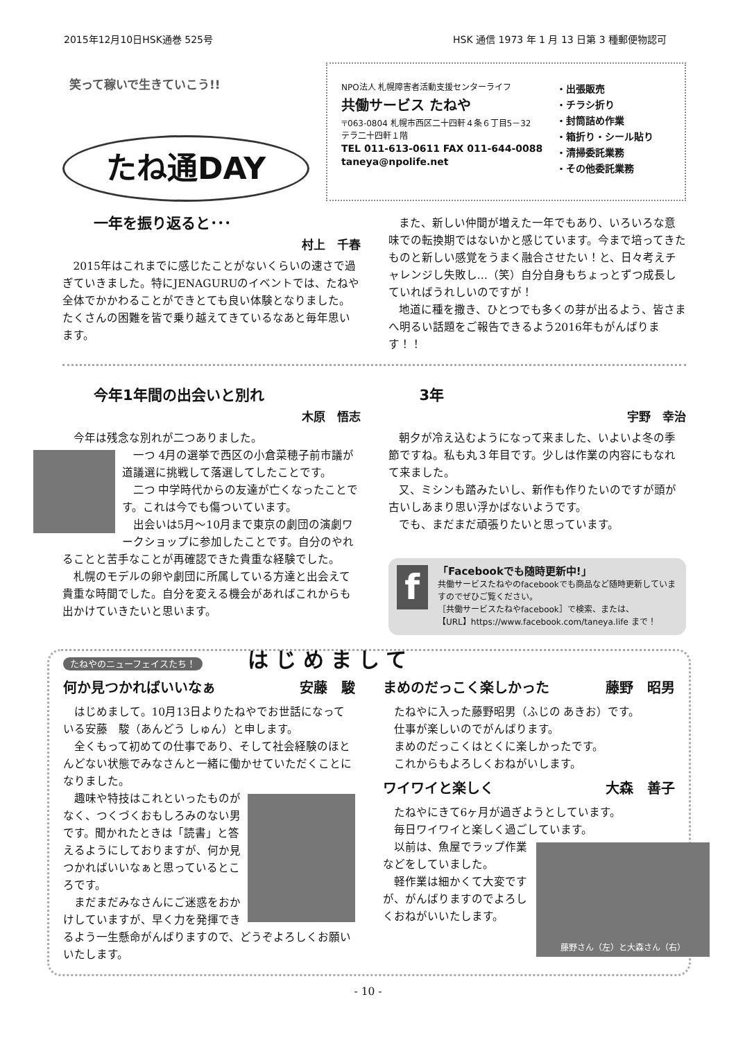2015年12月10日HSK通巻 525号 HSK 通信 1973 年 1 月 13 日第 3 種郵便物認可
笑って稼いで生きていこう!!
たね通DAY
NPO法人 札幌障害者活動支援センターライフ
共働サービス たねや
〒063-0804 札幌市西区二十四軒４条６丁目5－32
テラ二十四軒１階
TEL 011-613-0611 FAX 011-644-0088
taneya@npolife.net
・出張販売
・チラシ折り
・封筒詰め作業
・箱折り・シール貼り
・清掃委託業務
・その他委託業務
一年を振り返ると･･･
村上　千春
2015年はこれまでに感じたことがないくらいの速さで過ぎていきました。特にJENAGURUのイベントでは、たねや全体でかかわることができとても良い体験となりました。たくさんの困難を皆で乗り越えてきているなあと毎年思います。
また、新しい仲間が増えた一年でもあり、いろいろな意味での転換期ではないかと感じています。今まで培ってきたものと新しい感覚をうまく融合させたい！と、日々考えチャレンジし失敗し…（笑）自分自身もちょっとずつ成長していればうれしいのですが！
地道に種を撒き、ひとつでも多くの芽が出るよう、皆さまへ明るい話題をご報告できるよう2016年もがんばります！！
今年1年間の出会いと別れ
木原　悟志
今年は残念な別れが二つありました。
一つ 4月の選挙で西区の小倉菜穂子前市議が道議選に挑戦して落選してしたことです。
二つ 中学時代からの友達が亡くなったことです。これは今でも傷ついています。
出会いは5月～10月まで東京の劇団の演劇ワークショップに参加したことです。自分のやれることと苦手なことが再確認できた貴重な経験でした。
札幌のモデルの卵や劇団に所属している方達と出会えて貴重な時間でした。自分を変える機会があればこれからも出かけていきたいと思います。
3年
宇野　幸治
朝夕が冷え込むようになって来ました、いよいよ冬の季節ですね。私も丸３年目です。少しは作業の内容にもなれて来ました。
又、ミシンも踏みたいし、新作も作りたいのですが頭が古いしあまり思い浮かばないようです。
でも、まだまだ頑張りたいと思っています。
f
「Facebookでも随時更新中!」
共働サービスたねやのfacebookでも商品など随時更新していますのでぜひご覧ください。
［共働サービスたねやfacebook］で検索、または、
【URL】https://www.facebook.com/taneya.life まで！
たねやのニューフェイスたち！ はじめまして
何か見つかればいいなぁ 安藤　駿
はじめまして。10月13日よりたねやでお世話になっている安藤　駿（あんどう しゅん）と申します。
全くもって初めての仕事であり、そして社会経験のほとんどない状態でみなさんと一緒に働かせていただくことになりました。
趣味や特技はこれといったものがなく、つくづくおもしろみのない男です。聞かれたときは「読書」と答えるようにしておりますが、何か見つかればいいなぁと思っているところです。
まだまだみなさんにご迷惑をおかけしていますが、早く力を発揮できるよう一生懸命がんばりますので、どうぞよろしくお願いいたします。
まめのだっこく楽しかった 藤野　昭男
たねやに入った藤野昭男（ふじの あきお）です。
仕事が楽しいのでがんばります。
まめのだっこくはとくに楽しかったです。
これからもよろしくおねがいします。
ワイワイと楽しく 大森　善子
たねやにきて6ヶ月が過ぎようとしています。
毎日ワイワイと楽しく過ごしています。
藤野さん（左）と大森さん（右）
以前は、魚屋でラップ作業などをしていました。
軽作業は細かくて大変ですが、がんばりますのでよろしくおねがいいたします。
- 10 -